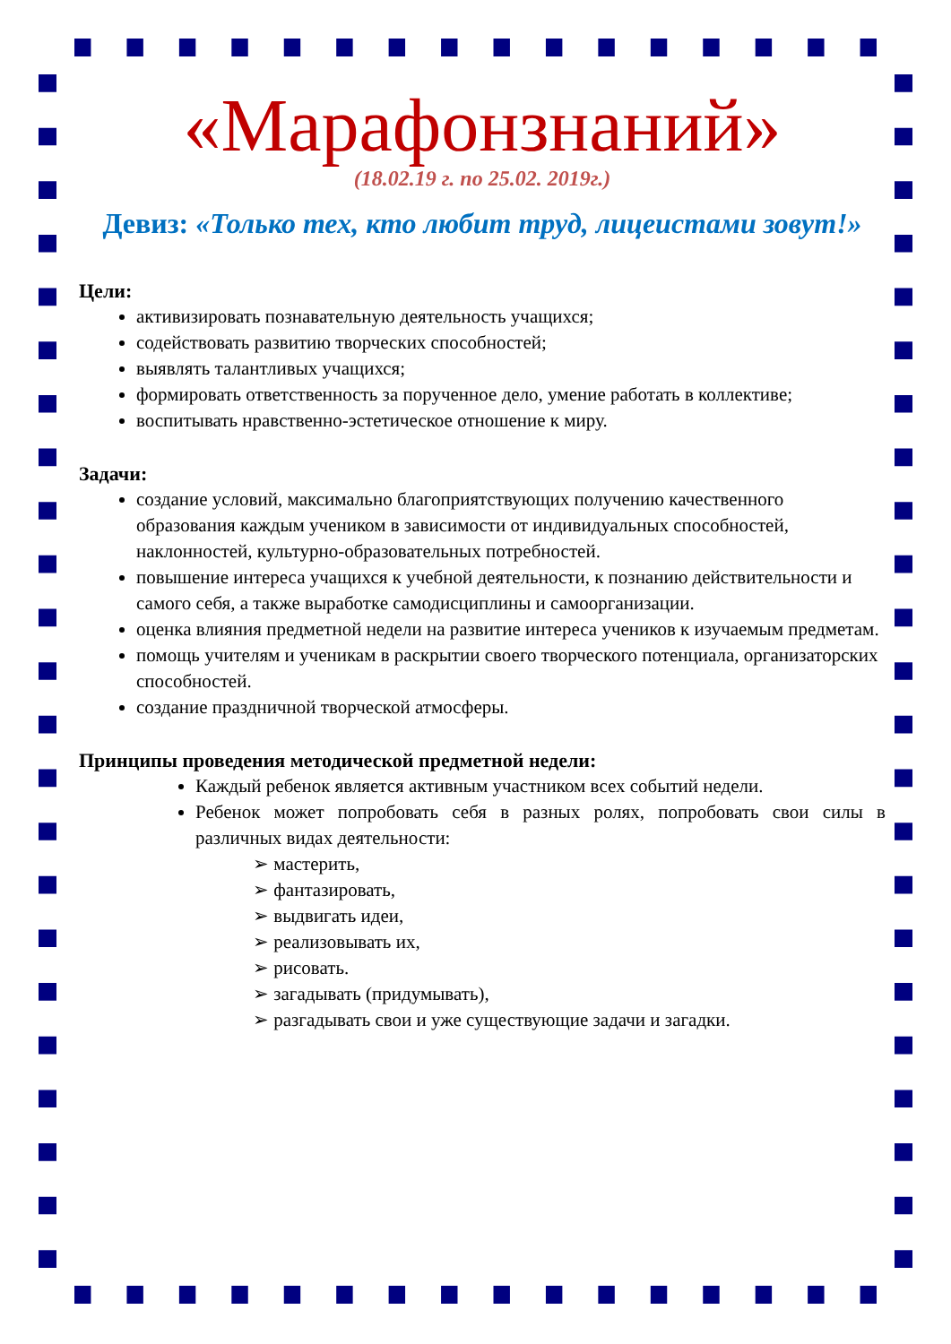«Марафонзнаний»
(18.02.19 г. по 25.02. 2019г.)
Девиз: «Только тех, кто любит труд, лицеистами зовут!»
Цели:
активизировать познавательную деятельность учащихся;
содействовать развитию творческих способностей;
выявлять талантливых учащихся;
формировать ответственность за порученное дело, умение работать в коллективе;
воспитывать нравственно-эстетическое отношение к миру.
Задачи:
создание условий, максимально благоприятствующих получению качественного образования каждым учеником в зависимости от индивидуальных способностей, наклонностей, культурно-образовательных потребностей.
повышение интереса учащихся к учебной деятельности, к познанию действительности и самого себя, а также выработке самодисциплины и самоорганизации.
оценка влияния предметной недели на развитие интереса учеников к изучаемым предметам.
помощь учителям и ученикам в раскрытии своего творческого потенциала, организаторских способностей.
создание праздничной творческой атмосферы.
Принципы проведения методической предметной недели:
Каждый ребенок является активным участником всех событий недели.
Ребенок может попробовать себя в разных ролях, попробовать свои силы в различных видах деятельности:
➢ мастерить,
➢ фантазировать,
➢ выдвигать идеи,
➢ реализовывать их,
➢ рисовать.
➢ загадывать (придумывать),
➢ разгадывать свои и уже существующие задачи и загадки.